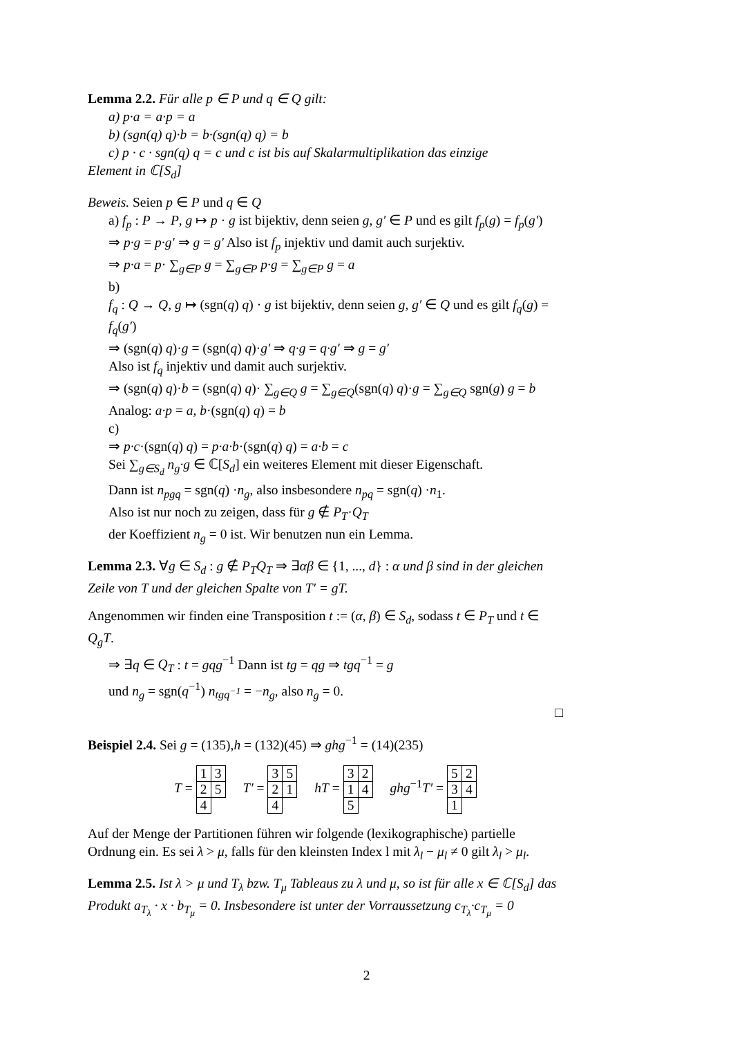Lemma 2.2. Für alle p ∈ P und q ∈ Q gilt:
a) p·a = a·p = a
b) (sgn(q) q)·b = b·(sgn(q) q) = b
c) p · c · sgn(q) q = c und c ist bis auf Skalarmultiplikation das einzige
Element in ℂ[S<sub>d</sub>]
Beweis. Seien p ∈ P und q ∈ Q
a) f<sub>p</sub> : P → P, g ↦ p · g ist bijektiv, denn seien g, g′ ∈ P und es gilt f<sub>p</sub>(g) = f<sub>p</sub>(g′)
⇒ p·g = p·g′ ⇒ g = g′ Also ist f<sub>p</sub> injektiv und damit auch surjektiv.
⇒ p·a = p· ∑<sub>g∈P</sub> g = ∑<sub>g∈P</sub> p·g = ∑<sub>g∈P</sub> g = a
b)
f<sub>q</sub> : Q → Q, g ↦ (sgn(q) q) · g ist bijektiv, denn seien g, g′ ∈ Q und es gilt f<sub>q</sub>(g) = f<sub>q</sub>(g′)
⇒ (sgn(q) q)·g = (sgn(q) q)·g′ ⇒ q·g = q·g′ ⇒ g = g′
Also ist f<sub>q</sub> injektiv und damit auch surjektiv.
⇒ (sgn(q) q)·b = (sgn(q) q)· ∑<sub>g∈Q</sub> g = ∑<sub>g∈Q</sub>(sgn(q) q)·g = ∑<sub>g∈Q</sub> sgn(g) g = b
Analog: a·p = a, b·(sgn(q) q) = b
c)
⇒ p·c·(sgn(q) q) = p·a·b·(sgn(q) q) = a·b = c
Sei ∑<sub>g∈S<sub>d</sub></sub> n<sub>g</sub>·g ∈ ℂ[S<sub>d</sub>] ein weiteres Element mit dieser Eigenschaft.
Dann ist n<sub>pgq</sub> = sgn(q) ·n<sub>g</sub>, also insbesondere n<sub>pq</sub> = sgn(q) ·n<sub>1</sub>.
Also ist nur noch zu zeigen, dass für g ∉ P<sub>T</sub>·Q<sub>T</sub>
der Koeffizient n<sub>g</sub> = 0 ist. Wir benutzen nun ein Lemma.
Lemma 2.3. ∀g ∈ S<sub>d</sub> : g ∉ P<sub>T</sub>Q<sub>T</sub> ⇒ ∃αβ ∈ {1, ..., d} : α und β sind in der gleichen Zeile von T und der gleichen Spalte von T′ = gT.
Angenommen wir finden eine Transposition t := (α, β) ∈ S<sub>d</sub>, sodass t ∈ P<sub>T</sub> und t ∈ Q<sub>g</sub>T.
⇒ ∃q ∈ Q<sub>T</sub> : t = gqg<sup>−1</sup> Dann ist tg = qg ⇒ tgq<sup>−1</sup> = g
und n<sub>g</sub> = sgn(q<sup>−1</sup>) n<sub>tgq<sup>−1</sup></sub> = −n<sub>g</sub>, also n<sub>g</sub> = 0.
□
Beispiel 2.4. Sei g = (135),h = (132)(45) ⇒ ghg<sup>−1</sup> = (14)(235)
T =
| 1 | 3 |
| 2 | 5 |
| 4 | |
T′ =
| 3 | 5 |
| 2 | 1 |
| 4 | |
hT =
| 3 | 2 |
| 1 | 4 |
| 5 | |
ghg<sup>−1</sup>T′ =
| 5 | 2 |
| 3 | 4 |
| 1 | |
Auf der Menge der Partitionen führen wir folgende (lexikographische) partielle Ordnung ein. Es sei λ > μ, falls für den kleinsten Index l mit λ<sub>l</sub> − μ<sub>l</sub> ≠ 0 gilt λ<sub>l</sub> > μ<sub>l</sub>.
Lemma 2.5. Ist λ > μ und T<sub>λ</sub> bzw. T<sub>μ</sub> Tableaus zu λ und μ, so ist für alle x ∈ ℂ[S<sub>d</sub>] das Produkt a<sub>T<sub>λ</sub></sub> · x · b<sub>T<sub>μ</sub></sub> = 0. Insbesondere ist unter der Vorraussetzung c<sub>T<sub>λ</sub></sub>·c<sub>T<sub>μ</sub></sub> = 0
2